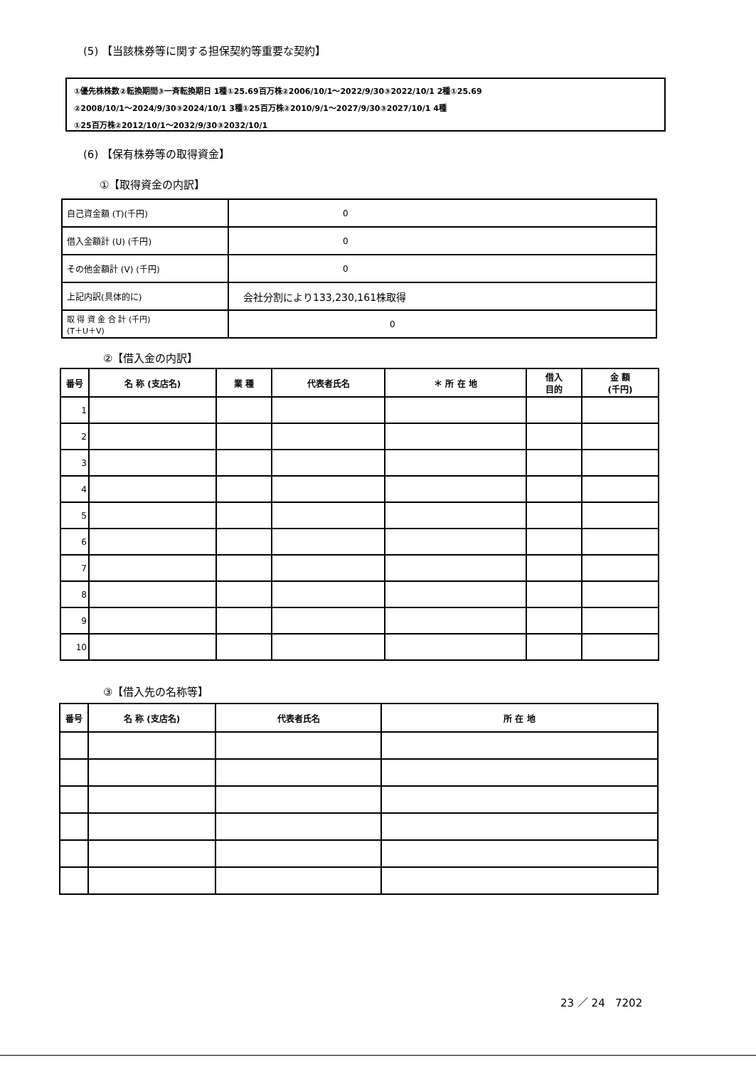(5) 【当該株券等に関する担保契約等重要な契約】
①優先株株数②転換期間③一斉転換期日 1種①25.69百万株②2006/10/1～2022/9/30③2022/10/1 2種①25.69
②2008/10/1～2024/9/30③2024/10/1 3種①25百万株②2010/9/1～2027/9/30③2027/10/1 4種
①25百万株②2012/10/1～2032/9/30③2032/10/1
(6) 【保有株券等の取得資金】
①【取得資金の内訳】
| 自己資金額 (T)(千円) | 0 |
| 借入金額計 (U) (千円) | 0 |
| その他金額計 (V) (千円) | 0 |
| 上記内訳(具体的に) | 会社分割により133,230,161株取得 |
| 取 得 資 金 合 計 (千円) (T＋U＋V) | 0 |
②【借入金の内訳】
| 番号 | 名 称 (支店名) | 業 種 | 代表者氏名 | ＊ 所 在 地 | 借入 目的 | 金 額 (千円) |
| --- | --- | --- | --- | --- | --- | --- |
| 1 | | | | | | |
| 2 | | | | | | |
| 3 | | | | | | |
| 4 | | | | | | |
| 5 | | | | | | |
| 6 | | | | | | |
| 7 | | | | | | |
| 8 | | | | | | |
| 9 | | | | | | |
| 10 | | | | | | |
③【借入先の名称等】
| 番号 | 名 称 (支店名) | 代表者氏名 | 所 在 地 |
| --- | --- | --- | --- |
23 ／ 24 7202